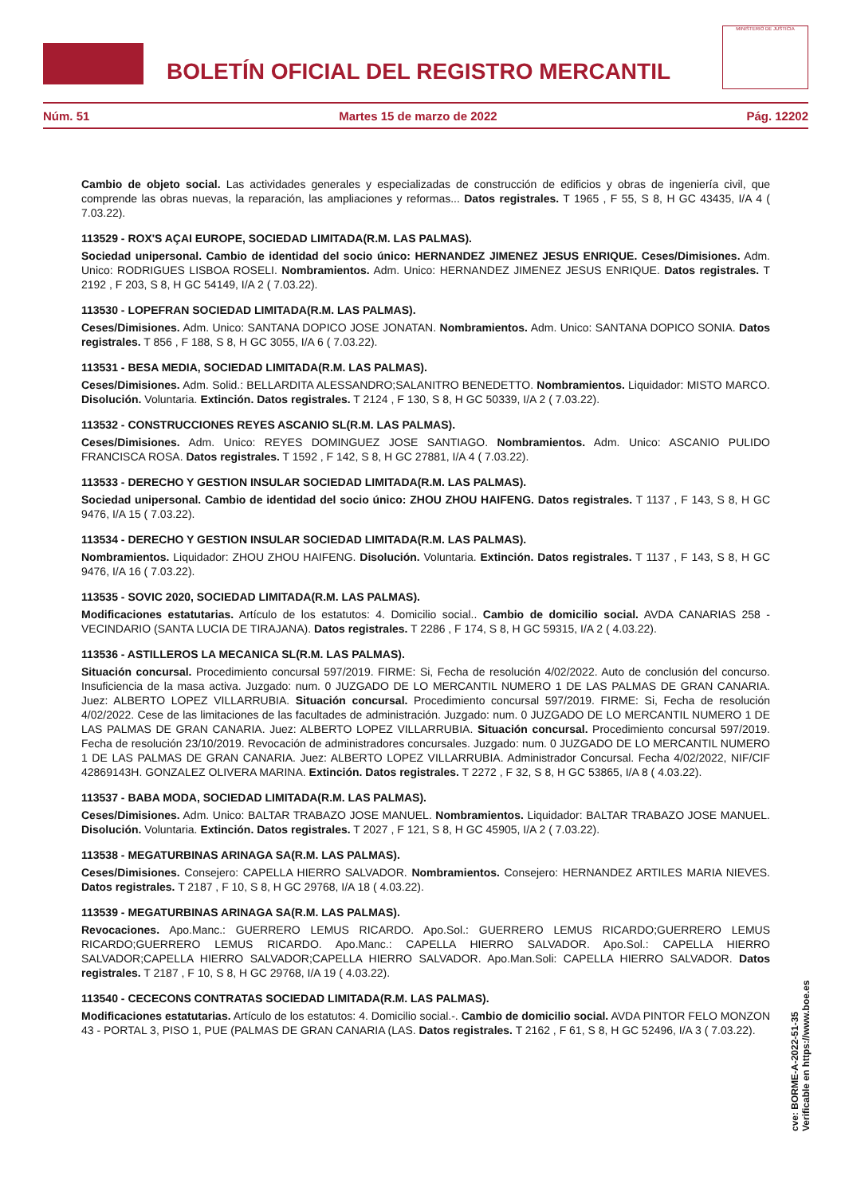BOLETÍN OFICIAL DEL REGISTRO MERCANTIL
MINISTERIO DE JUSTICIA
Núm. 51 Martes 15 de marzo de 2022 Pág. 12202
Cambio de objeto social. Las actividades generales y especializadas de construcción de edificios y obras de ingeniería civil, que comprende las obras nuevas, la reparación, las ampliaciones y reformas... Datos registrales. T 1965 , F 55, S 8, H GC 43435, I/A 4 ( 7.03.22).
113529 - ROX'S AÇAI EUROPE, SOCIEDAD LIMITADA(R.M. LAS PALMAS).
Sociedad unipersonal. Cambio de identidad del socio único: HERNANDEZ JIMENEZ JESUS ENRIQUE. Ceses/Dimisiones. Adm. Unico: RODRIGUES LISBOA ROSELI. Nombramientos. Adm. Unico: HERNANDEZ JIMENEZ JESUS ENRIQUE. Datos registrales. T 2192 , F 203, S 8, H GC 54149, I/A 2 ( 7.03.22).
113530 - LOPEFRAN SOCIEDAD LIMITADA(R.M. LAS PALMAS).
Ceses/Dimisiones. Adm. Unico: SANTANA DOPICO JOSE JONATAN. Nombramientos. Adm. Unico: SANTANA DOPICO SONIA. Datos registrales. T 856 , F 188, S 8, H GC 3055, I/A 6 ( 7.03.22).
113531 - BESA MEDIA, SOCIEDAD LIMITADA(R.M. LAS PALMAS).
Ceses/Dimisiones. Adm. Solid.: BELLARDITA ALESSANDRO;SALANITRO BENEDETTO. Nombramientos. Liquidador: MISTO MARCO. Disolución. Voluntaria. Extinción. Datos registrales. T 2124 , F 130, S 8, H GC 50339, I/A 2 ( 7.03.22).
113532 - CONSTRUCCIONES REYES ASCANIO SL(R.M. LAS PALMAS).
Ceses/Dimisiones. Adm. Unico: REYES DOMINGUEZ JOSE SANTIAGO. Nombramientos. Adm. Unico: ASCANIO PULIDO FRANCISCA ROSA. Datos registrales. T 1592 , F 142, S 8, H GC 27881, I/A 4 ( 7.03.22).
113533 - DERECHO Y GESTION INSULAR SOCIEDAD LIMITADA(R.M. LAS PALMAS).
Sociedad unipersonal. Cambio de identidad del socio único: ZHOU ZHOU HAIFENG. Datos registrales. T 1137 , F 143, S 8, H GC 9476, I/A 15 ( 7.03.22).
113534 - DERECHO Y GESTION INSULAR SOCIEDAD LIMITADA(R.M. LAS PALMAS).
Nombramientos. Liquidador: ZHOU ZHOU HAIFENG. Disolución. Voluntaria. Extinción. Datos registrales. T 1137 , F 143, S 8, H GC 9476, I/A 16 ( 7.03.22).
113535 - SOVIC 2020, SOCIEDAD LIMITADA(R.M. LAS PALMAS).
Modificaciones estatutarias. Artículo de los estatutos: 4. Domicilio social.. Cambio de domicilio social. AVDA CANARIAS 258 - VECINDARIO (SANTA LUCIA DE TIRAJANA). Datos registrales. T 2286 , F 174, S 8, H GC 59315, I/A 2 ( 4.03.22).
113536 - ASTILLEROS LA MECANICA SL(R.M. LAS PALMAS).
Situación concursal. Procedimiento concursal 597/2019. FIRME: Si, Fecha de resolución 4/02/2022. Auto de conclusión del concurso. Insuficiencia de la masa activa. Juzgado: num. 0 JUZGADO DE LO MERCANTIL NUMERO 1 DE LAS PALMAS DE GRAN CANARIA. Juez: ALBERTO LOPEZ VILLARRUBIA. Situación concursal. Procedimiento concursal 597/2019. FIRME: Si, Fecha de resolución 4/02/2022. Cese de las limitaciones de las facultades de administración. Juzgado: num. 0 JUZGADO DE LO MERCANTIL NUMERO 1 DE LAS PALMAS DE GRAN CANARIA. Juez: ALBERTO LOPEZ VILLARRUBIA. Situación concursal. Procedimiento concursal 597/2019. Fecha de resolución 23/10/2019. Revocación de administradores concursales. Juzgado: num. 0 JUZGADO DE LO MERCANTIL NUMERO 1 DE LAS PALMAS DE GRAN CANARIA. Juez: ALBERTO LOPEZ VILLARRUBIA. Administrador Concursal. Fecha 4/02/2022, NIF/CIF 42869143H. GONZALEZ OLIVERA MARINA. Extinción. Datos registrales. T 2272 , F 32, S 8, H GC 53865, I/A 8 ( 4.03.22).
113537 - BABA MODA, SOCIEDAD LIMITADA(R.M. LAS PALMAS).
Ceses/Dimisiones. Adm. Unico: BALTAR TRABAZO JOSE MANUEL. Nombramientos. Liquidador: BALTAR TRABAZO JOSE MANUEL. Disolución. Voluntaria. Extinción. Datos registrales. T 2027 , F 121, S 8, H GC 45905, I/A 2 ( 7.03.22).
113538 - MEGATURBINAS ARINAGA SA(R.M. LAS PALMAS).
Ceses/Dimisiones. Consejero: CAPELLA HIERRO SALVADOR. Nombramientos. Consejero: HERNANDEZ ARTILES MARIA NIEVES. Datos registrales. T 2187 , F 10, S 8, H GC 29768, I/A 18 ( 4.03.22).
113539 - MEGATURBINAS ARINAGA SA(R.M. LAS PALMAS).
Revocaciones. Apo.Manc.: GUERRERO LEMUS RICARDO. Apo.Sol.: GUERRERO LEMUS RICARDO;GUERRERO LEMUS RICARDO;GUERRERO LEMUS RICARDO. Apo.Manc.: CAPELLA HIERRO SALVADOR. Apo.Sol.: CAPELLA HIERRO SALVADOR;CAPELLA HIERRO SALVADOR;CAPELLA HIERRO SALVADOR. Apo.Man.Soli: CAPELLA HIERRO SALVADOR. Datos registrales. T 2187 , F 10, S 8, H GC 29768, I/A 19 ( 4.03.22).
113540 - CECECONS CONTRATAS SOCIEDAD LIMITADA(R.M. LAS PALMAS).
Modificaciones estatutarias. Artículo de los estatutos: 4. Domicilio social.-. Cambio de domicilio social. AVDA PINTOR FELO MONZON 43 - PORTAL 3, PISO 1, PUE (PALMAS DE GRAN CANARIA (LAS. Datos registrales. T 2162 , F 61, S 8, H GC 52496, I/A 3 ( 7.03.22).
cve: BORME-A-2022-51-35
Verificable en https://www.boe.es